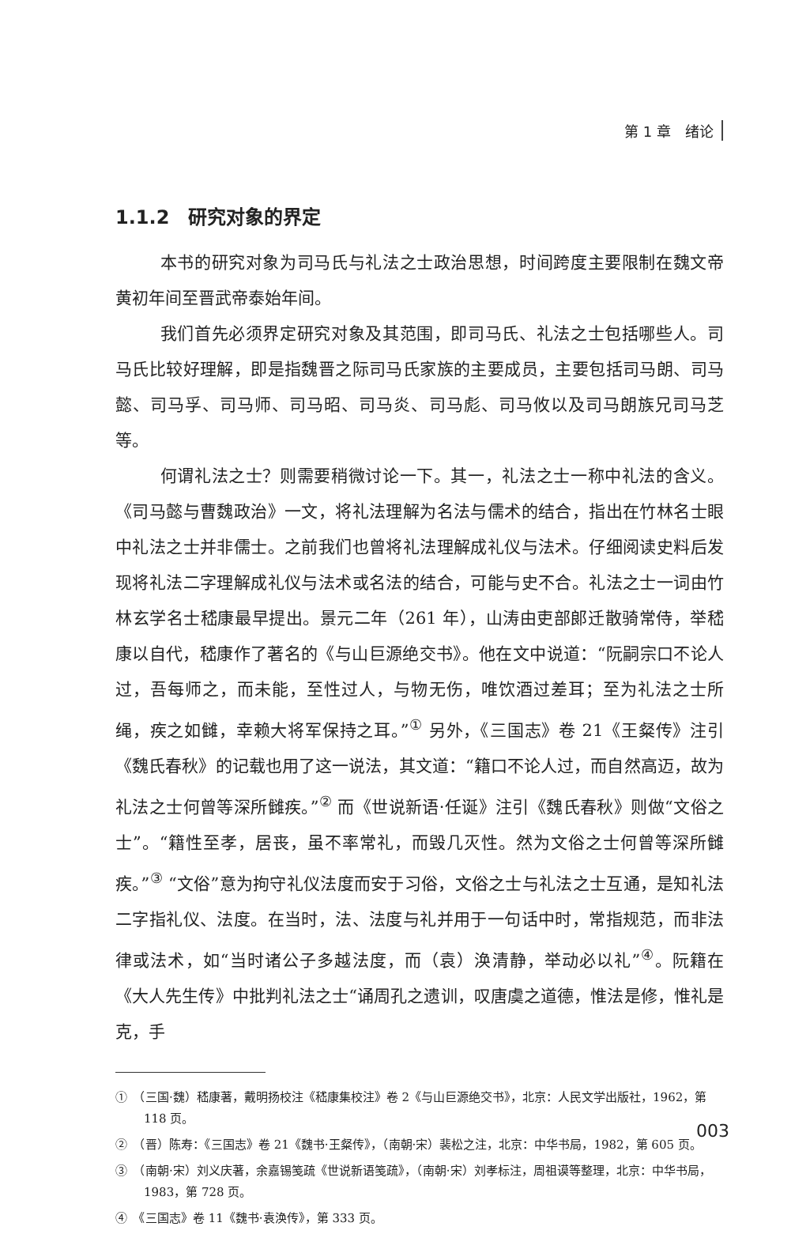第 1 章　绪论
1.1.2　研究对象的界定
本书的研究对象为司马氏与礼法之士政治思想，时间跨度主要限制在魏文帝黄初年间至晋武帝泰始年间。
我们首先必须界定研究对象及其范围，即司马氏、礼法之士包括哪些人。司马氏比较好理解，即是指魏晋之际司马氏家族的主要成员，主要包括司马朗、司马懿、司马孚、司马师、司马昭、司马炎、司马彪、司马攸以及司马朗族兄司马芝等。
何谓礼法之士？则需要稍微讨论一下。其一，礼法之士一称中礼法的含义。《司马懿与曹魏政治》一文，将礼法理解为名法与儒术的结合，指出在竹林名士眼中礼法之士并非儒士。之前我们也曾将礼法理解成礼仪与法术。仔细阅读史料后发现将礼法二字理解成礼仪与法术或名法的结合，可能与史不合。礼法之士一词由竹林玄学名士嵇康最早提出。景元二年（261 年），山涛由吏部郎迁散骑常侍，举嵇康以自代，嵇康作了著名的《与山巨源绝交书》。他在文中说道：“阮嗣宗口不论人过，吾每师之，而未能，至性过人，与物无伤，唯饮酒过差耳；至为礼法之士所绳，疾之如雠，幸赖大将军保持之耳。”<sup>①</sup> 另外，《三国志》卷 21《王粲传》注引《魏氏春秋》的记载也用了这一说法，其文道：“籍口不论人过，而自然高迈，故为礼法之士何曾等深所雠疾。”<sup>②</sup> 而《世说新语·任诞》注引《魏氏春秋》则做“文俗之士”。“籍性至孝，居丧，虽不率常礼，而毁几灭性。然为文俗之士何曾等深所雠疾。”<sup>③</sup> “文俗”意为拘守礼仪法度而安于习俗，文俗之士与礼法之士互通，是知礼法二字指礼仪、法度。在当时，法、法度与礼并用于一句话中时，常指规范，而非法律或法术，如“当时诸公子多越法度，而（袁）涣清静，举动必以礼”<sup>④</sup>。阮籍在《大人先生传》中批判礼法之士“诵周孔之遗训，叹唐虞之道德，惟法是修，惟礼是克，手
①　（三国·魏）嵇康著，戴明扬校注《嵇康集校注》卷 2《与山巨源绝交书》，北京：人民文学出版社，1962，第 118 页。
②　（晋）陈寿：《三国志》卷 21《魏书·王粲传》，（南朝·宋）裴松之注，北京：中华书局，1982，第 605 页。
③　（南朝·宋）刘义庆著，余嘉锡笺疏《世说新语笺疏》，（南朝·宋）刘孝标注，周祖谟等整理，北京：中华书局，1983，第 728 页。
④　《三国志》卷 11《魏书·袁涣传》，第 333 页。
003